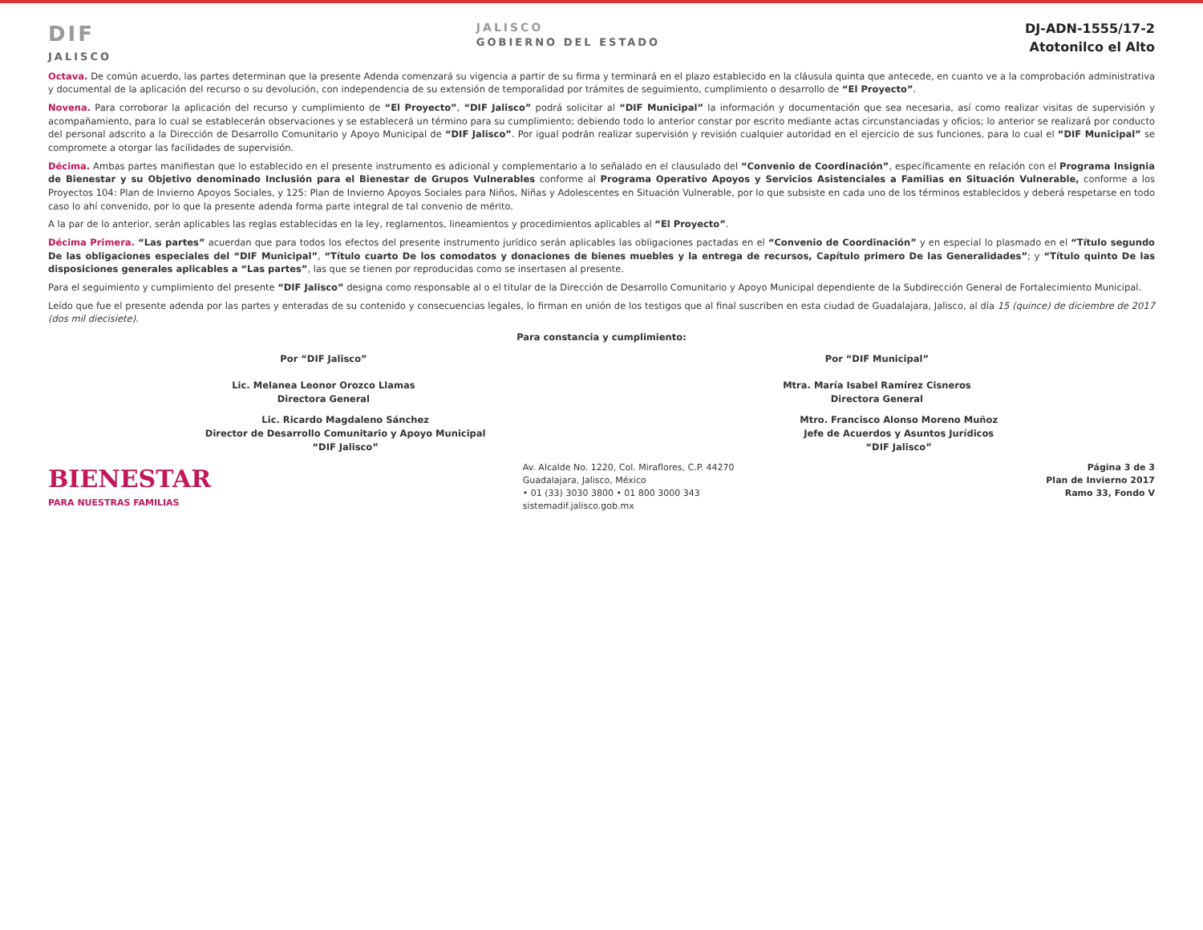DIF
JALISCO
JALISCO
GOBIERNO DEL ESTADO
DJ-ADN-1555/17-2
Atotonilco el Alto
Octava. De común acuerdo, las partes determinan que la presente Adenda comenzará su vigencia a partir de su firma y terminará en el plazo establecido en la cláusula quinta que antecede, en cuanto ve a la comprobación administrativa y documental de la aplicación del recurso o su devolución, con independencia de su extensión de temporalidad por trámites de seguimiento, cumplimiento o desarrollo de “El Proyecto”.
Novena. Para corroborar la aplicación del recurso y cumplimiento de “El Proyecto”, “DIF Jalisco” podrá solicitar al “DIF Municipal” la información y documentación que sea necesaria, así como realizar visitas de supervisión y acompañamiento, para lo cual se establecerán observaciones y se establecerá un término para su cumplimiento; debiendo todo lo anterior constar por escrito mediante actas circunstanciadas y oficios; lo anterior se realizará por conducto del personal adscrito a la Dirección de Desarrollo Comunitario y Apoyo Municipal de “DIF Jalisco”. Por igual podrán realizar supervisión y revisión cualquier autoridad en el ejercicio de sus funciones, para lo cual el “DIF Municipal” se compromete a otorgar las facilidades de supervisión.
Décima. Ambas partes manifiestan que lo establecido en el presente instrumento es adicional y complementario a lo señalado en el clausulado del “Convenio de Coordinación”, específicamente en relación con el Programa Insignia de Bienestar y su Objetivo denominado Inclusión para el Bienestar de Grupos Vulnerables conforme al Programa Operativo Apoyos y Servicios Asistenciales a Familias en Situación Vulnerable, conforme a los Proyectos 104: Plan de Invierno Apoyos Sociales, y 125: Plan de Invierno Apoyos Sociales para Niños, Niñas y Adolescentes en Situación Vulnerable, por lo que subsiste en cada uno de los términos establecidos y deberá respetarse en todo caso lo ahí convenido, por lo que la presente adenda forma parte integral de tal convenio de mérito.
A la par de lo anterior, serán aplicables las reglas establecidas en la ley, reglamentos, lineamientos y procedimientos aplicables al “El Proyecto”.
Décima Primera. “Las partes” acuerdan que para todos los efectos del presente instrumento jurídico serán aplicables las obligaciones pactadas en el “Convenio de Coordinación” y en especial lo plasmado en el “Título segundo De las obligaciones especiales del “DIF Municipal”, “Título cuarto De los comodatos y donaciones de bienes muebles y la entrega de recursos, Capítulo primero De las Generalidades”; y “Título quinto De las disposiciones generales aplicables a “Las partes”, las que se tienen por reproducidas como se insertasen al presente.
Para el seguimiento y cumplimiento del presente “DIF Jalisco” designa como responsable al o el titular de la Dirección de Desarrollo Comunitario y Apoyo Municipal dependiente de la Subdirección General de Fortalecimiento Municipal.
Leído que fue el presente adenda por las partes y enteradas de su contenido y consecuencias legales, lo firman en unión de los testigos que al final suscriben en esta ciudad de Guadalajara, Jalisco, al día 15 (quince) de diciembre de 2017 (dos mil diecisiete).
Para constancia y cumplimiento:
Por “DIF Jalisco”
Lic. Melanea Leonor Orozco Llamas
Directora General
Por “DIF Municipal”
Mtra. María Isabel Ramírez Cisneros
Directora General
Lic. Ricardo Magdaleno Sánchez
Director de Desarrollo Comunitario y Apoyo Municipal
“DIF Jalisco”
Mtro. Francisco Alonso Moreno Muñoz
Jefe de Acuerdos y Asuntos Jurídicos
“DIF Jalisco”
BIENESTAR
PARA NUESTRAS FAMILIAS
Av. Alcalde No. 1220, Col. Miraflores, C.P. 44270
Guadalajara, Jalisco, México
• 01 (33) 3030 3800 • 01 800 3000 343
sistemadif.jalisco.gob.mx
Página 3 de 3
Plan de Invierno 2017
Ramo 33, Fondo V